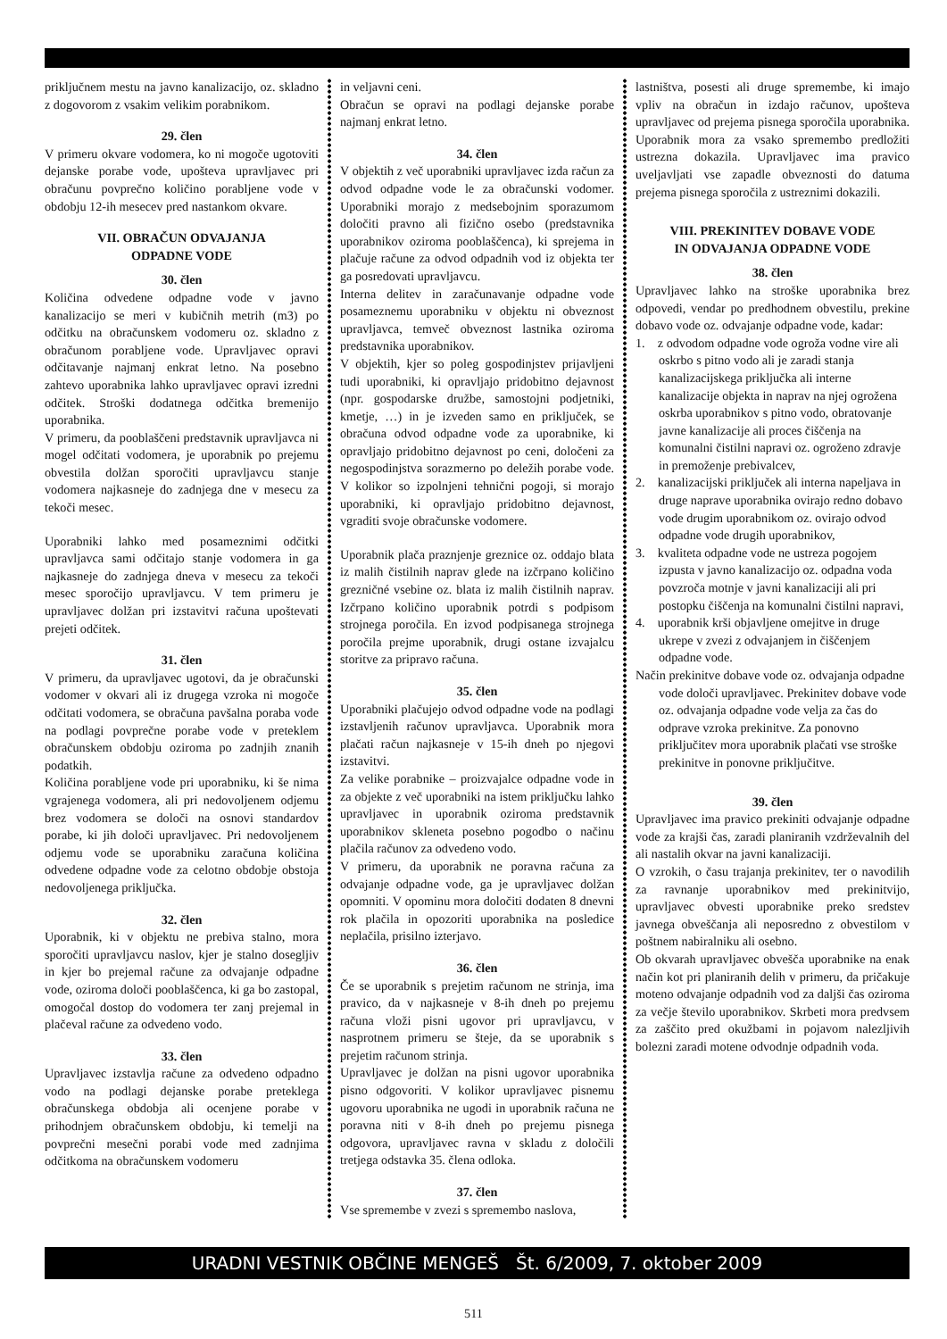priključnem mestu na javno kanalizacijo, oz. skladno z dogovorom z vsakim velikim porabnikom.
29. člen
V primeru okvare vodomera, ko ni mogoče ugotoviti dejanske porabe vode, upošteva upravljavec pri obračunu povprečno količino porabljene vode v obdobju 12-ih mesecev pred nastankom okvare.
VII. OBRAČUN ODVAJANJA
ODPADNE VODE
30. člen
Količina odvedene odpadne vode v javno kanalizacijo se meri v kubičnih metrih (m3) po odčitku na obračunskem vodomeru oz. skladno z obračunom porabljene vode. Upravljavec opravi odčitavanje najmanj enkrat letno. Na posebno zahtevo uporabnika lahko upravljavec opravi izredni odčitek. Stroški dodatnega odčitka bremenijo uporabnika.
V primeru, da pooblaščeni predstavnik upravljavca ni mogel odčitati vodomera, je uporabnik po prejemu obvestila dolžan sporočiti upravljavcu stanje vodomera najkasneje do zadnjega dne v mesecu za tekoči mesec.
Uporabniki lahko med posameznimi odčitki upravljavca sami odčitajo stanje vodomera in ga najkasneje do zadnjega dneva v mesecu za tekoči mesec sporočijo upravljavcu. V tem primeru je upravljavec dolžan pri izstavitvi računa upoštevati prejeti odčitek.
31. člen
V primeru, da upravljavec ugotovi, da je obračunski vodomer v okvari ali iz drugega vzroka ni mogoče odčitati vodomera, se obračuna pavšalna poraba vode na podlagi povprečne porabe vode v preteklem obračunskem obdobju oziroma po zadnjih znanih podatkih.
Količina porabljene vode pri uporabniku, ki še nima vgrajenega vodomera, ali pri nedovoljenem odjemu brez vodomera se določi na osnovi standardov porabe, ki jih določi upravljavec. Pri nedovoljenem odjemu vode se uporabniku zaračuna količina odvedene odpadne vode za celotno obdobje obstoja nedovoljenega priključka.
32. člen
Uporabnik, ki v objektu ne prebiva stalno, mora sporočiti upravljavcu naslov, kjer je stalno dosegljiv in kjer bo prejemal račune za odvajanje odpadne vode, oziroma določi pooblaščenca, ki ga bo zastopal, omogočal dostop do vodomera ter zanj prejemal in plačeval račune za odvedeno vodo.
33. člen
Upravljavec izstavlja račune za odvedeno odpadno vodo na podlagi dejanske porabe preteklega obračunskega obdobja ali ocenjene porabe v prihodnjem obračunskem obdobju, ki temelji na povprečni mesečni porabi vode med zadnjima odčitkoma na obračunskem vodomeru
in veljavni ceni.
Obračun se opravi na podlagi dejanske porabe najmanj enkrat letno.
34. člen
V objektih z več uporabniki upravljavec izda račun za odvod odpadne vode le za obračunski vodomer. Uporabniki morajo z medsebojnim sporazumom določiti pravno ali fizično osebo (predstavnika uporabnikov oziroma pooblaščenca), ki sprejema in plačuje račune za odvod odpadnih vod iz objekta ter ga posredovati upravljavcu.
Interna delitev in zaračunavanje odpadne vode posameznemu uporabniku v objektu ni obveznost upravljavca, temveč obveznost lastnika oziroma predstavnika uporabnikov.
V objektih, kjer so poleg gospodinjstev prijavljeni tudi uporabniki, ki opravljajo pridobitno dejavnost (npr. gospodarske družbe, samostojni podjetniki, kmetje, …) in je izveden samo en priključek, se obračuna odvod odpadne vode za uporabnike, ki opravljajo pridobitno dejavnost po ceni, določeni za negospodinjstva sorazmerno po deležih porabe vode. V kolikor so izpolnjeni tehnični pogoji, si morajo uporabniki, ki opravljajo pridobitno dejavnost, vgraditi svoje obračunske vodomere.
Uporabnik plača praznjenje greznice oz. oddajo blata iz malih čistilnih naprav glede na izčrpano količino grezničné vsebine oz. blata iz malih čistilnih naprav. Izčrpano količino uporabnik potrdi s podpisom strojnega poročila. En izvod podpisanega strojnega poročila prejme uporabnik, drugi ostane izvajalcu storitve za pripravo računa.
35. člen
Uporabniki plačujejo odvod odpadne vode na podlagi izstavljenih računov upravljavca. Uporabnik mora plačati račun najkasneje v 15-ih dneh po njegovi izstavitvi.
Za velike porabnike – proizvajalce odpadne vode in za objekte z več uporabniki na istem priključku lahko upravljavec in uporabnik oziroma predstavnik uporabnikov skleneta posebno pogodbo o načinu plačila računov za odvedeno vodo.
V primeru, da uporabnik ne poravna računa za odvajanje odpadne vode, ga je upravljavec dolžan opomniti. V opominu mora določiti dodaten 8 dnevni rok plačila in opozoriti uporabnika na posledice neplačila, prisilno izterjavo.
36. člen
Če se uporabnik s prejetim računom ne strinja, ima pravico, da v najkasneje v 8-ih dneh po prejemu računa vloži pisni ugovor pri upravljavcu, v nasprotnem primeru se šteje, da se uporabnik s prejetim računom strinja.
Upravljavec je dolžan na pisni ugovor uporabnika pisno odgovoriti. V kolikor upravljavec pisnemu ugovoru uporabnika ne ugodi in uporabnik računa ne poravna niti v 8-ih dneh po prejemu pisnega odgovora, upravljavec ravna v skladu z določili tretjega odstavka 35. člena odloka.
37. člen
Vse spremembe v zvezi s spremembo naslova,
lastništva, posesti ali druge spremembe, ki imajo vpliv na obračun in izdajo računov, upošteva upravljavec od prejema pisnega sporočila uporabnika. Uporabnik mora za vsako spremembo predložiti ustrezna dokazila. Upravljavec ima pravico uveljavljati vse zapadle obveznosti do datuma prejema pisnega sporočila z ustreznimi dokazili.
VIII. PREKINITEV DOBAVE VODE
IN ODVAJANJA ODPADNE VODE
38. člen
Upravljavec lahko na stroške uporabnika brez odpovedi, vendar po predhodnem obvestilu, prekine dobavo vode oz. odvajanje odpadne vode, kadar:
1. z odvodom odpadne vode ogroža vodne vire ali oskrbo s pitno vodo ali je zaradi stanja kanalizacijskega priključka ali interne kanalizacije objekta in naprav na njej ogrožena oskrba uporabnikov s pitno vodo, obratovanje javne kanalizacije ali proces čiščenja na komunalni čistilni napravi oz. ogroženo zdravje in premoženje prebivalcev,
2. kanalizacijski priključek ali interna napeljava in druge naprave uporabnika ovirajo redno dobavo vode drugim uporabnikom oz. ovirajo odvod odpadne vode drugih uporabnikov,
3. kvaliteta odpadne vode ne ustreza pogojem izpusta v javno kanalizacijo oz. odpadna voda povzroča motnje v javni kanalizaciji ali pri postopku čiščenja na komunalni čistilni napravi,
4. uporabnik krši objavljene omejitve in druge ukrepe v zvezi z odvajanjem in čiščenjem odpadne vode.
Način prekinitve dobave vode oz. odvajanja odpadne vode določi upravljavec. Prekinitev dobave vode oz. odvajanja odpadne vode velja za čas do odprave vzroka prekinitve. Za ponovno priključitev mora uporabnik plačati vse stroške prekinitve in ponovne priključitve.
39. člen
Upravljavec ima pravico prekiniti odvajanje odpadne vode za krajši čas, zaradi planiranih vzdrževalnih del ali nastalih okvar na javni kanalizaciji.
O vzrokih, o času trajanja prekinitev, ter o navodilih za ravnanje uporabnikov med prekinitvijo, upravljavec obvesti uporabnike preko sredstev javnega obveščanja ali neposredno z obvestilom v poštnem nabiralniku ali osebno.
Ob okvarah upravljavec obvešča uporabnike na enak način kot pri planiranih delih v primeru, da pričakuje moteno odvajanje odpadnih vod za daljši čas oziroma za večje število uporabnikov. Skrbeti mora predvsem za zaščito pred okužbami in pojavom nalezljivih bolezni zaradi motene odvodnje odpadnih voda.
URADNI VESTNIK OBČINE MENGEŠ Št. 6/2009, 7. oktober 2009
511